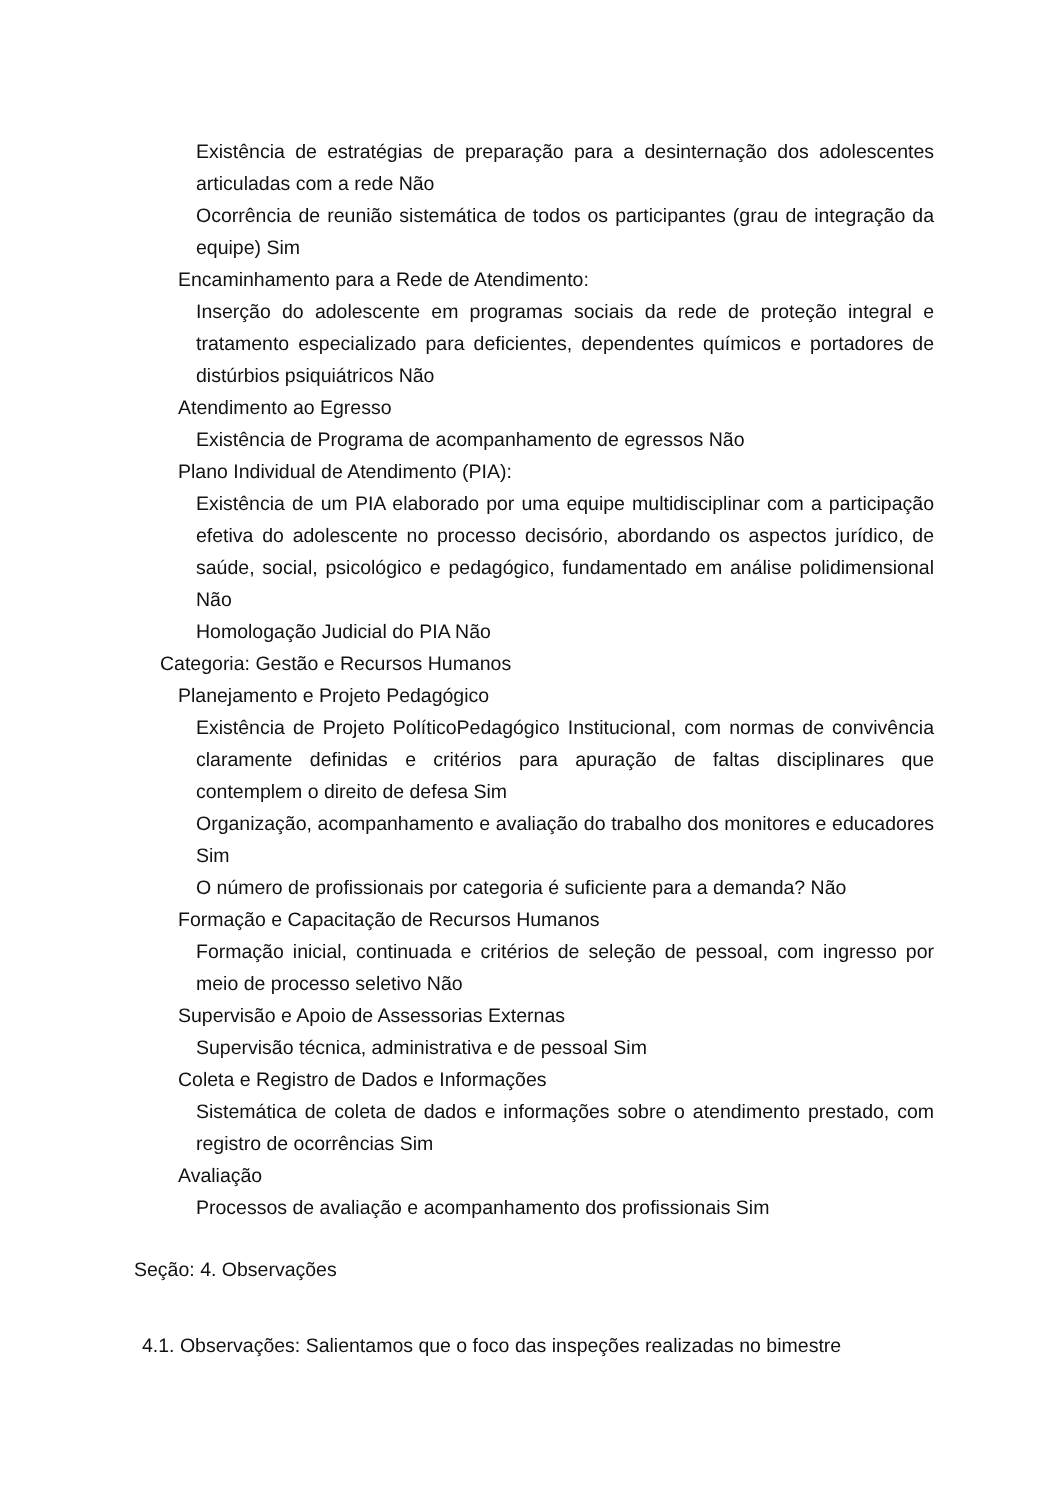Existência de estratégias de preparação para a desinternação dos adolescentes articuladas com a rede Não
Ocorrência de reunião sistemática de todos os participantes (grau de integração da equipe) Sim
Encaminhamento para a Rede de Atendimento:
Inserção do adolescente em programas sociais da rede de proteção integral e tratamento especializado para deficientes, dependentes químicos e portadores de distúrbios psiquiátricos Não
Atendimento ao Egresso
Existência de Programa de acompanhamento de egressos Não
Plano Individual de Atendimento (PIA):
Existência de um PIA elaborado por uma equipe multidisciplinar com a participação efetiva do adolescente no processo decisório, abordando os aspectos jurídico, de saúde, social, psicológico e pedagógico, fundamentado em análise polidimensional Não
Homologação Judicial do PIA Não
Categoria: Gestão e Recursos Humanos
Planejamento e Projeto Pedagógico
Existência de Projeto PolíticoPedagógico Institucional, com normas de convivência claramente definidas e critérios para apuração de faltas disciplinares que contemplem o direito de defesa Sim
Organização, acompanhamento e avaliação do trabalho dos monitores e educadores Sim
O número de profissionais por categoria é suficiente para a demanda? Não
Formação e Capacitação de Recursos Humanos
Formação inicial, continuada e critérios de seleção de pessoal, com ingresso por meio de processo seletivo Não
Supervisão e Apoio de Assessorias Externas
Supervisão técnica, administrativa e de pessoal Sim
Coleta e Registro de Dados e Informações
Sistemática de coleta de dados e informações sobre o atendimento prestado, com registro de ocorrências Sim
Avaliação
Processos de avaliação e acompanhamento dos profissionais Sim
Seção: 4. Observações
4.1. Observações: Salientamos que o foco das inspeções realizadas no bimestre